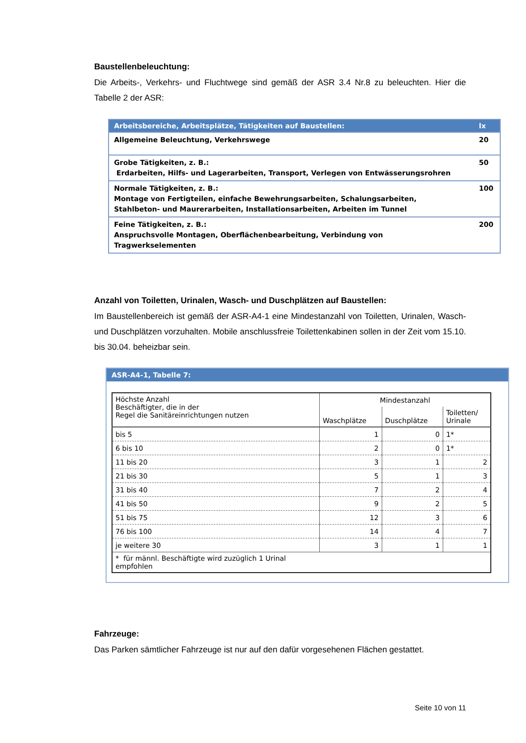Baustellenbeleuchtung:
Die Arbeits-, Verkehrs- und Fluchtwege sind gemäß der ASR 3.4 Nr.8 zu beleuchten. Hier die Tabelle 2 der ASR:
| Arbeitsbereiche, Arbeitsplätze, Tätigkeiten auf Baustellen: | lx |
| --- | --- |
| Allgemeine Beleuchtung, Verkehrswege | 20 |
| Grobe Tätigkeiten, z. B.: Erdarbeiten, Hilfs- und Lagerarbeiten, Transport, Verlegen von Entwässerungsrohren | 50 |
| Normale Tätigkeiten, z. B.: Montage von Fertigteilen, einfache Bewehrungsarbeiten, Schalungsarbeiten, Stahlbeton- und Maurerarbeiten, Installationsarbeiten, Arbeiten im Tunnel | 100 |
| Feine Tätigkeiten, z. B.: Anspruchsvolle Montagen, Oberflächenbearbeitung, Verbindung von Tragwerkselementen | 200 |
Anzahl von Toiletten, Urinalen, Wasch- und Duschplätzen auf Baustellen:
Im Baustellenbereich ist gemäß der ASR-A4-1 eine Mindestanzahl von Toiletten, Urinalen, Wasch- und Duschplätzen vorzuhalten. Mobile anschlussfreie Toilettenkabinen sollen in der Zeit vom 15.10. bis 30.04. beheizbar sein.
ASR-A4-1, Tabelle 7:
| Höchste Anzahl Beschäftigter, die in der Regel die Sanitäreinrichtungen nutzen | Mindestanzahl | | |
| | Waschplätze | Duschplätze | Toiletten/ Urinale |
| bis 5 | 1 | 0 | 1* |
| 6 bis 10 | 2 | 0 | 1* |
| 11 bis 20 | 3 | 1 | 2 |
| 21 bis 30 | 5 | 1 | 3 |
| 31 bis 40 | 7 | 2 | 4 |
| 41 bis 50 | 9 | 2 | 5 |
| 51 bis 75 | 12 | 3 | 6 |
| 76 bis 100 | 14 | 4 | 7 |
| je weitere 30 | 3 | 1 | 1 |
| * für männl. Beschäftigte wird zuzüglich 1 Urinal empfohlen | | | |
Fahrzeuge:
Das Parken sämtlicher Fahrzeuge ist nur auf den dafür vorgesehenen Flächen gestattet.
Seite 10 von 11